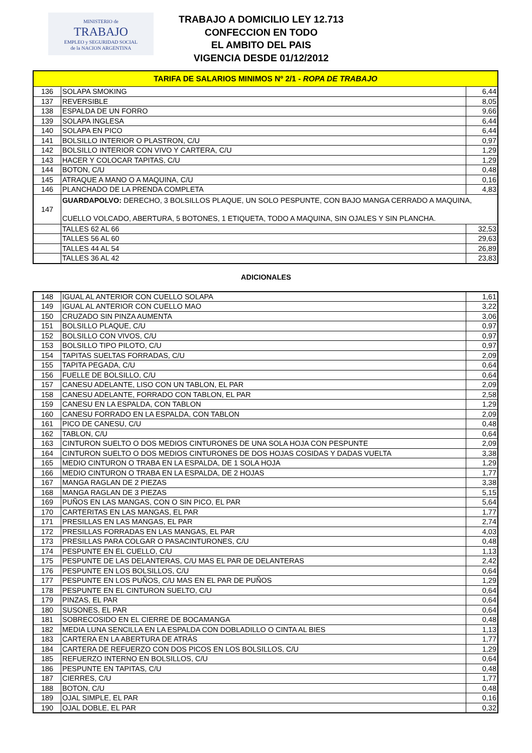MINISTERIO de
TRABAJO
EMPLEO y SEGURIDAD SOCIAL
de la NACION ARGENTINA
TRABAJO A DOMICILIO LEY 12.713
CONFECCION EN TODO
EL AMBITO DEL PAIS
VIGENCIA DESDE 01/12/2012
| TARIFA DE SALARIOS MINIMOS Nº 2/1 - ROPA DE TRABAJO | | |
| 136 | SOLAPA SMOKING | 6,44 |
| 137 | REVERSIBLE | 8,05 |
| 138 | ESPALDA DE UN FORRO | 9,66 |
| 139 | SOLAPA INGLESA | 6,44 |
| 140 | SOLAPA EN PICO | 6,44 |
| 141 | BOLSILLO INTERIOR O PLASTRON, C/U | 0,97 |
| 142 | BOLSILLO INTERIOR CON VIVO Y CARTERA, C/U | 1,29 |
| 143 | HACER Y COLOCAR TAPITAS, C/U | 1,29 |
| 144 | BOTON, C/U | 0,48 |
| 145 | ATRAQUE A MANO O A MAQUINA, C/U | 0,16 |
| 146 | PLANCHADO DE LA PRENDA COMPLETA | 4,83 |
| 147 | GUARDAPOLVO: DERECHO, 3 BOLSILLOS PLAQUE, UN SOLO PESPUNTE, CON BAJO MANGA CERRADO A MAQUINA, CUELLO VOLCADO, ABERTURA, 5 BOTONES, 1 ETIQUETA, TODO A MAQUINA, SIN OJALES Y SIN PLANCHA. | |
| | TALLES 62 AL 66 | 32,53 |
| | TALLES 56 AL 60 | 29,63 |
| | TALLES 44 AL 54 | 26,89 |
| | TALLES 36 AL 42 | 23,83 |
ADICIONALES
| 148 | IGUAL AL ANTERIOR CON CUELLO SOLAPA | 1,61 |
| 149 | IGUAL AL ANTERIOR CON CUELLO MAO | 3,22 |
| 150 | CRUZADO SIN PINZA AUMENTA | 3,06 |
| 151 | BOLSILLO PLAQUE, C/U | 0,97 |
| 152 | BOLSILLO CON VIVOS, C/U | 0,97 |
| 153 | BOLSILLO TIPO PILOTO, C/U | 0,97 |
| 154 | TAPITAS SUELTAS FORRADAS, C/U | 2,09 |
| 155 | TAPITA PEGADA, C/U | 0,64 |
| 156 | FUELLE DE BOLSILLO, C/U | 0,64 |
| 157 | CANESU ADELANTE, LISO CON UN TABLON, EL PAR | 2,09 |
| 158 | CANESU ADELANTE, FORRADO CON TABLON, EL PAR | 2,58 |
| 159 | CANESU EN LA ESPALDA, CON TABLON | 1,29 |
| 160 | CANESU FORRADO EN LA ESPALDA, CON TABLON | 2,09 |
| 161 | PICO DE CANESU, C/U | 0,48 |
| 162 | TABLON, C/U | 0,64 |
| 163 | CINTURON SUELTO O DOS MEDIOS CINTURONES DE UNA SOLA HOJA CON PESPUNTE | 2,09 |
| 164 | CINTURON SUELTO O DOS MEDIOS CINTURONES DE DOS HOJAS COSIDAS Y DADAS VUELTA | 3,38 |
| 165 | MEDIO CINTURON O TRABA EN LA ESPALDA, DE 1 SOLA HOJA | 1,29 |
| 166 | MEDIO CINTURON O TRABA EN LA ESPALDA, DE 2 HOJAS | 1,77 |
| 167 | MANGA RAGLAN DE 2 PIEZAS | 3,38 |
| 168 | MANGA RAGLAN DE 3 PIEZAS | 5,15 |
| 169 | PUÑOS EN LAS MANGAS, CON O SIN PICO, EL PAR | 5,64 |
| 170 | CARTERITAS EN LAS MANGAS, EL PAR | 1,77 |
| 171 | PRESILLAS EN LAS MANGAS, EL PAR | 2,74 |
| 172 | PRESILLAS FORRADAS EN LAS MANGAS, EL PAR | 4,03 |
| 173 | PRESILLAS PARA COLGAR O PASACINTURONES, C/U | 0,48 |
| 174 | PESPUNTE EN EL CUELLO, C/U | 1,13 |
| 175 | PESPUNTE DE LAS DELANTERAS, C/U MAS EL PAR DE DELANTERAS | 2,42 |
| 176 | PESPUNTE EN LOS BOLSILLOS, C/U | 0,64 |
| 177 | PESPUNTE EN LOS PUÑOS, C/U MAS EN EL PAR DE PUÑOS | 1,29 |
| 178 | PESPUNTE EN EL CINTURON SUELTO, C/U | 0,64 |
| 179 | PINZAS, EL PAR | 0,64 |
| 180 | SUSONES, EL PAR | 0,64 |
| 181 | SOBRECOSIDO EN EL CIERRE DE BOCAMANGA | 0,48 |
| 182 | MEDIA LUNA SENCILLA EN LA ESPALDA CON DOBLADILLO O CINTA AL BIES | 1,13 |
| 183 | CARTERA EN LA ABERTURA DE ATRÁS | 1,77 |
| 184 | CARTERA DE REFUERZO CON DOS PICOS EN LOS BOLSILLOS, C/U | 1,29 |
| 185 | REFUERZO INTERNO EN BOLSILLOS, C/U | 0,64 |
| 186 | PESPUNTE EN TAPITAS, C/U | 0,48 |
| 187 | CIERRES, C/U | 1,77 |
| 188 | BOTON, C/U | 0,48 |
| 189 | OJAL SIMPLE, EL PAR | 0,16 |
| 190 | OJAL DOBLE, EL PAR | 0,32 |